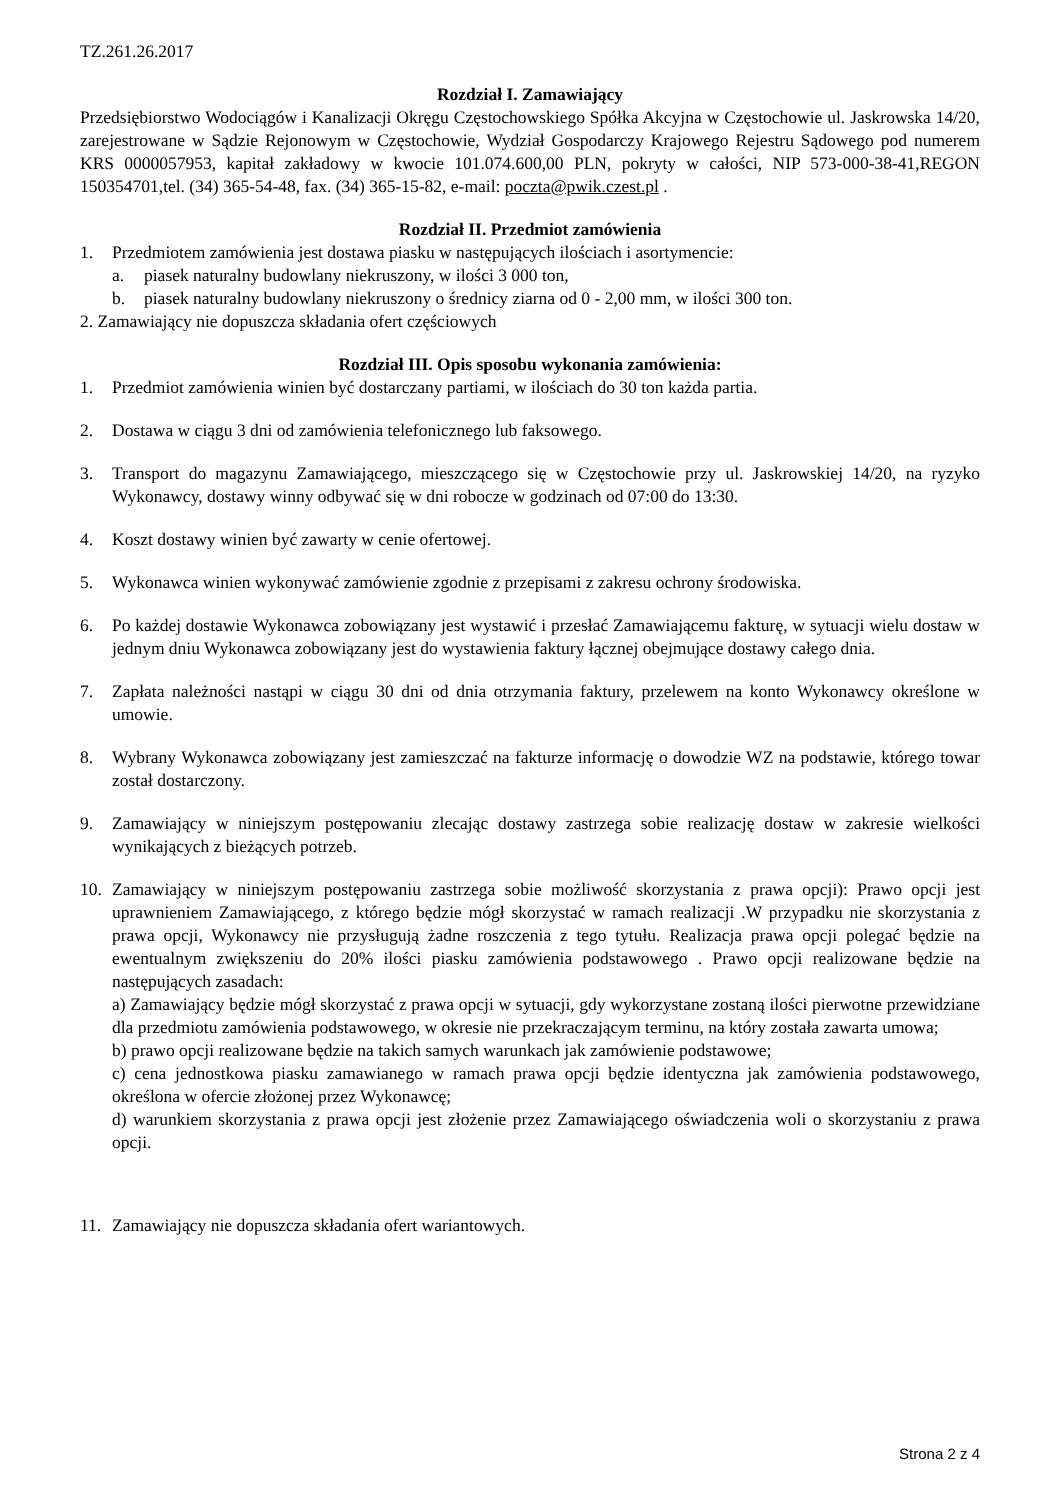TZ.261.26.2017
Rozdział I. Zamawiający
Przedsiębiorstwo Wodociągów i Kanalizacji Okręgu Częstochowskiego Spółka Akcyjna w Częstochowie ul. Jaskrowska 14/20, zarejestrowane w Sądzie Rejonowym w Częstochowie, Wydział Gospodarczy Krajowego Rejestru Sądowego pod numerem KRS 0000057953, kapitał zakładowy w kwocie 101.074.600,00 PLN, pokryty w całości, NIP 573-000-38-41,REGON 150354701,tel. (34) 365-54-48, fax. (34) 365-15-82, e-mail: poczta@pwik.czest.pl .
Rozdział II. Przedmiot zamówienia
1. Przedmiotem zamówienia jest dostawa piasku w następujących ilościach i asortymencie:
a. piasek naturalny budowlany niekruszony, w ilości 3 000 ton,
b. piasek naturalny budowlany niekruszony o średnicy ziarna od 0 - 2,00 mm, w ilości 300 ton.
2. Zamawiający nie dopuszcza składania ofert częściowych
Rozdział III. Opis sposobu wykonania zamówienia:
1. Przedmiot zamówienia winien być dostarczany partiami, w ilościach do 30 ton każda partia.
2. Dostawa w ciągu 3 dni od zamówienia telefonicznego lub faksowego.
3. Transport do magazynu Zamawiającego, mieszczącego się w Częstochowie przy ul. Jaskrowskiej 14/20, na ryzyko Wykonawcy, dostawy winny odbywać się w dni robocze w godzinach od 07:00 do 13:30.
4. Koszt dostawy winien być zawarty w cenie ofertowej.
5. Wykonawca winien wykonywać zamówienie zgodnie z przepisami z zakresu ochrony środowiska.
6. Po każdej dostawie Wykonawca zobowiązany jest wystawić i przesłać Zamawiającemu fakturę, w sytuacji wielu dostaw w jednym dniu Wykonawca zobowiązany jest do wystawienia faktury łącznej obejmujące dostawy całego dnia.
7. Zapłata należności nastąpi w ciągu 30 dni od dnia otrzymania faktury, przelewem na konto Wykonawcy określone w umowie.
8. Wybrany Wykonawca zobowiązany jest zamieszczać na fakturze informację o dowodzie WZ na podstawie, którego towar został dostarczony.
9. Zamawiający w niniejszym postępowaniu zlecając dostawy zastrzega sobie realizację dostaw w zakresie wielkości wynikających z bieżących potrzeb.
10. Zamawiający w niniejszym postępowaniu zastrzega sobie możliwość skorzystania z prawa opcji): Prawo opcji jest uprawnieniem Zamawiającego, z którego będzie mógł skorzystać w ramach realizacji .W przypadku nie skorzystania z prawa opcji, Wykonawcy nie przysługują żadne roszczenia z tego tytułu. Realizacja prawa opcji polegać będzie na ewentualnym zwiększeniu do 20% ilości piasku zamówienia podstawowego . Prawo opcji realizowane będzie na następujących zasadach:
a) Zamawiający będzie mógł skorzystać z prawa opcji w sytuacji, gdy wykorzystane zostaną ilości pierwotne przewidziane dla przedmiotu zamówienia podstawowego, w okresie nie przekraczającym terminu, na który została zawarta umowa;
b) prawo opcji realizowane będzie na takich samych warunkach jak zamówienie podstawowe;
c) cena jednostkowa piasku zamawianego w ramach prawa opcji będzie identyczna jak zamówienia podstawowego, określona w ofercie złożonej przez Wykonawcę;
d) warunkiem skorzystania z prawa opcji jest złożenie przez Zamawiającego oświadczenia woli o skorzystaniu z prawa opcji.
11. Zamawiający nie dopuszcza składania ofert wariantowych.
Strona 2 z 4